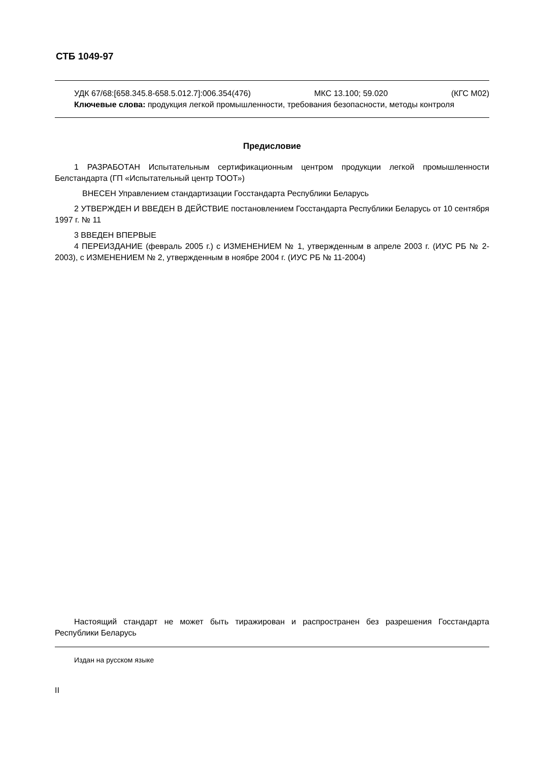СТБ 1049-97
УДК 67/68:[658.345.8-658.5.012.7]:006.354(476) МКС 13.100; 59.020 (КГС М02)
Ключевые слова: продукция легкой промышленности, требования безопасности, методы контроля
Предисловие
1 РАЗРАБОТАН Испытательным сертификационным центром продукции легкой промышленности Белстандарта (ГП «Испытательный центр ТООТ»)
ВНЕСЕН Управлением стандартизации Госстандарта Республики Беларусь
2 УТВЕРЖДЕН И ВВЕДЕН В ДЕЙСТВИЕ постановлением Госстандарта Республики Беларусь от 10 сентября 1997 г. № 11
3 ВВЕДЕН ВПЕРВЫЕ
4 ПЕРЕИЗДАНИЕ (февраль 2005 г.) с ИЗМЕНЕНИЕМ № 1, утвержденным в апреле 2003 г. (ИУС РБ № 2-2003), с ИЗМЕНЕНИЕМ № 2, утвержденным в ноябре 2004 г. (ИУС РБ № 11-2004)
Настоящий стандарт не может быть тиражирован и распространен без разрешения Госстандарта Республики Беларусь
Издан на русском языке
II